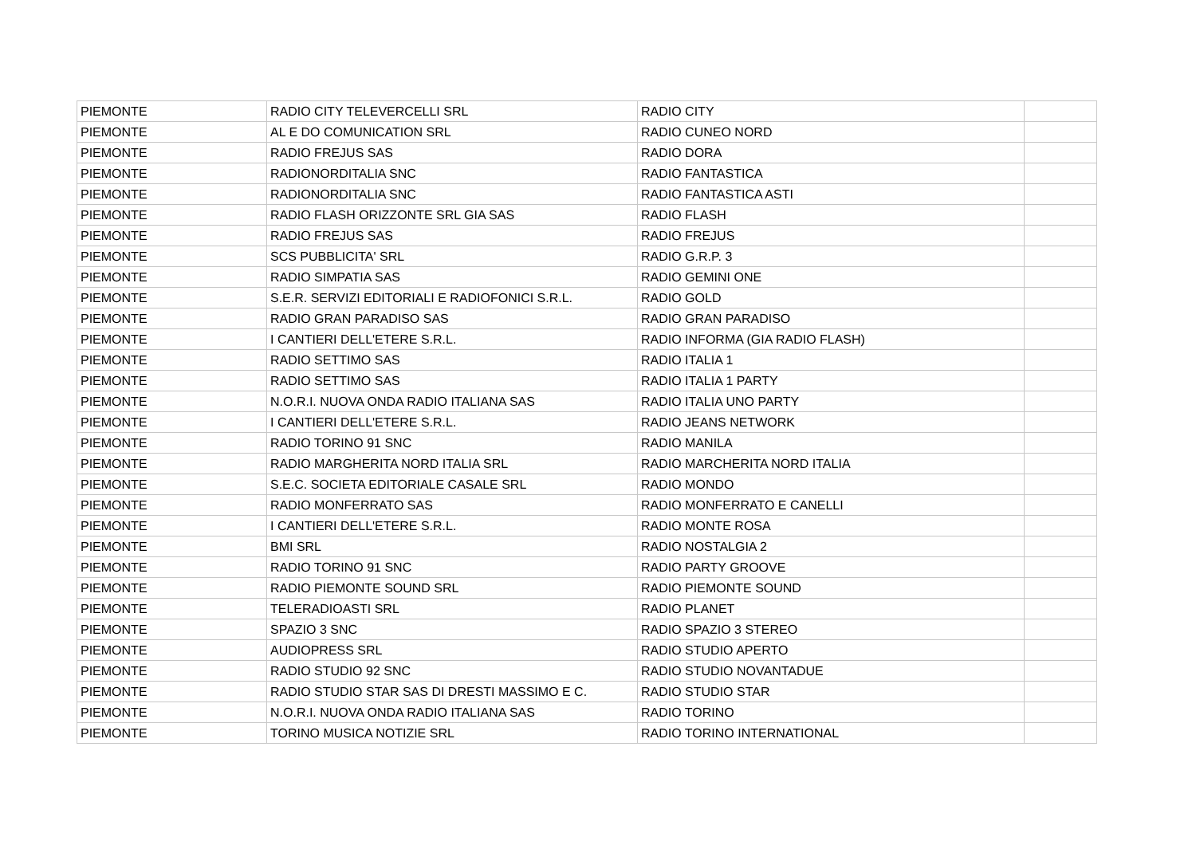| PIEMONTE | RADIO CITY TELEVERCELLI SRL | RADIO CITY | |
| PIEMONTE | AL E DO COMUNICATION SRL | RADIO CUNEO NORD | |
| PIEMONTE | RADIO FREJUS SAS | RADIO DORA | |
| PIEMONTE | RADIONORDITALIA SNC | RADIO FANTASTICA | |
| PIEMONTE | RADIONORDITALIA SNC | RADIO FANTASTICA ASTI | |
| PIEMONTE | RADIO FLASH ORIZZONTE SRL GIA SAS | RADIO FLASH | |
| PIEMONTE | RADIO FREJUS SAS | RADIO FREJUS | |
| PIEMONTE | SCS PUBBLICITA' SRL | RADIO G.R.P. 3 | |
| PIEMONTE | RADIO SIMPATIA SAS | RADIO GEMINI ONE | |
| PIEMONTE | S.E.R. SERVIZI EDITORIALI E RADIOFONICI S.R.L. | RADIO GOLD | |
| PIEMONTE | RADIO GRAN PARADISO SAS | RADIO GRAN PARADISO | |
| PIEMONTE | I CANTIERI DELL'ETERE S.R.L. | RADIO INFORMA (GIA RADIO FLASH) | |
| PIEMONTE | RADIO SETTIMO SAS | RADIO ITALIA 1 | |
| PIEMONTE | RADIO SETTIMO SAS | RADIO ITALIA 1 PARTY | |
| PIEMONTE | N.O.R.I. NUOVA ONDA RADIO ITALIANA SAS | RADIO ITALIA UNO PARTY | |
| PIEMONTE | I CANTIERI DELL'ETERE S.R.L. | RADIO JEANS NETWORK | |
| PIEMONTE | RADIO TORINO 91 SNC | RADIO MANILA | |
| PIEMONTE | RADIO MARGHERITA NORD ITALIA SRL | RADIO MARCHERITA NORD ITALIA | |
| PIEMONTE | S.E.C. SOCIETA EDITORIALE CASALE SRL | RADIO MONDO | |
| PIEMONTE | RADIO MONFERRATO SAS | RADIO MONFERRATO E CANELLI | |
| PIEMONTE | I CANTIERI DELL'ETERE S.R.L. | RADIO MONTE ROSA | |
| PIEMONTE | BMI SRL | RADIO NOSTALGIA 2 | |
| PIEMONTE | RADIO TORINO 91 SNC | RADIO PARTY GROOVE | |
| PIEMONTE | RADIO PIEMONTE SOUND SRL | RADIO PIEMONTE SOUND | |
| PIEMONTE | TELERADIOASTI SRL | RADIO PLANET | |
| PIEMONTE | SPAZIO 3 SNC | RADIO SPAZIO 3 STEREO | |
| PIEMONTE | AUDIOPRESS SRL | RADIO STUDIO APERTO | |
| PIEMONTE | RADIO STUDIO 92 SNC | RADIO STUDIO NOVANTADUE | |
| PIEMONTE | RADIO STUDIO STAR SAS DI DRESTI MASSIMO E C. | RADIO STUDIO STAR | |
| PIEMONTE | N.O.R.I. NUOVA ONDA RADIO ITALIANA SAS | RADIO TORINO | |
| PIEMONTE | TORINO MUSICA NOTIZIE SRL | RADIO TORINO INTERNATIONAL | |